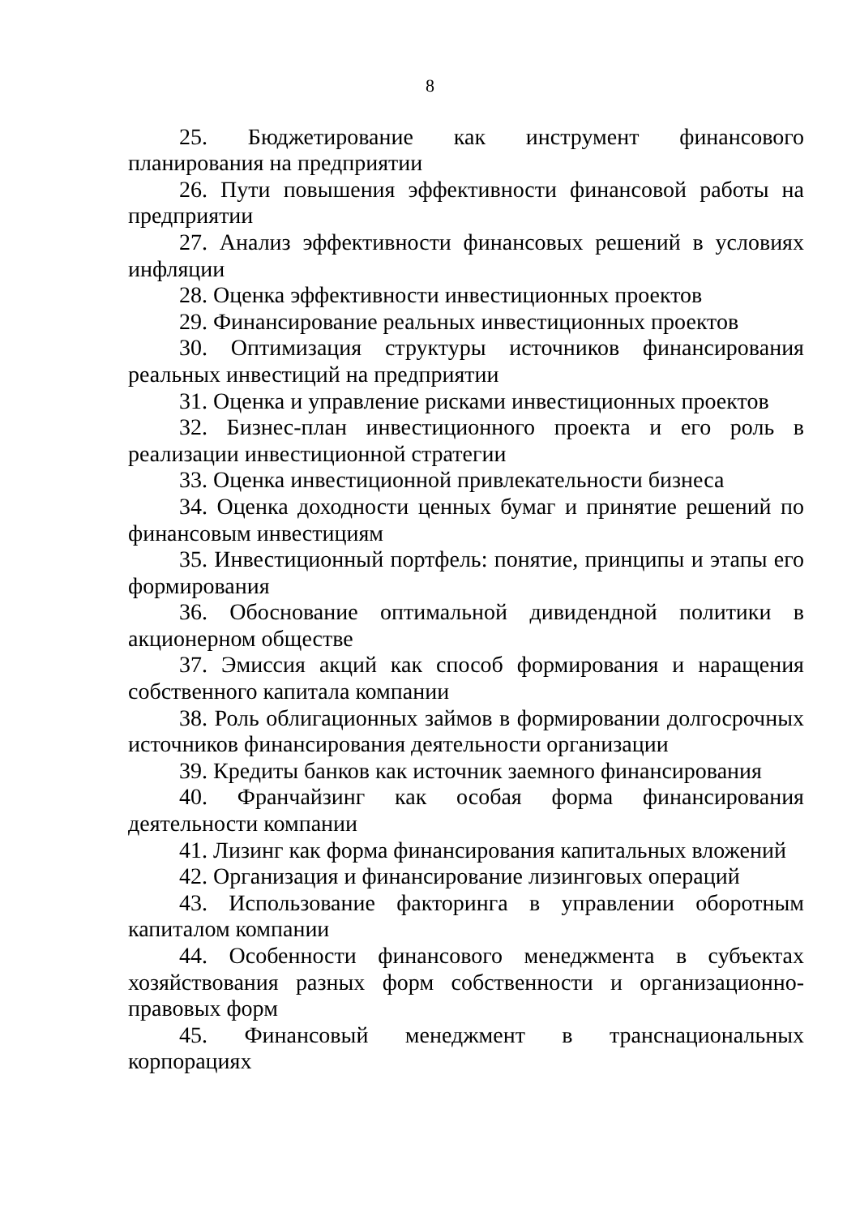8
25. Бюджетирование как инструмент финансового планирования на предприятии
26. Пути повышения эффективности финансовой работы на предприятии
27. Анализ эффективности финансовых решений в условиях инфляции
28. Оценка эффективности инвестиционных проектов
29. Финансирование реальных инвестиционных проектов
30. Оптимизация структуры источников финансирования реальных инвестиций на предприятии
31. Оценка и управление рисками инвестиционных проектов
32. Бизнес-план инвестиционного проекта и его роль в реализации инвестиционной стратегии
33. Оценка инвестиционной привлекательности бизнеса
34. Оценка доходности ценных бумаг и принятие решений по финансовым инвестициям
35. Инвестиционный портфель: понятие, принципы и этапы его формирования
36. Обоснование оптимальной дивидендной политики в акционерном обществе
37. Эмиссия акций как способ формирования и наращения собственного капитала компании
38. Роль облигационных займов в формировании долгосрочных источников финансирования деятельности организации
39. Кредиты банков как источник заемного финансирования
40. Франчайзинг как особая форма финансирования деятельности компании
41. Лизинг как форма финансирования капитальных вложений
42. Организация и финансирование лизинговых операций
43. Использование факторинга в управлении оборотным капиталом компании
44. Особенности финансового менеджмента в субъектах хозяйствования разных форм собственности и организационно-правовых форм
45. Финансовый менеджмент в транснациональных корпорациях